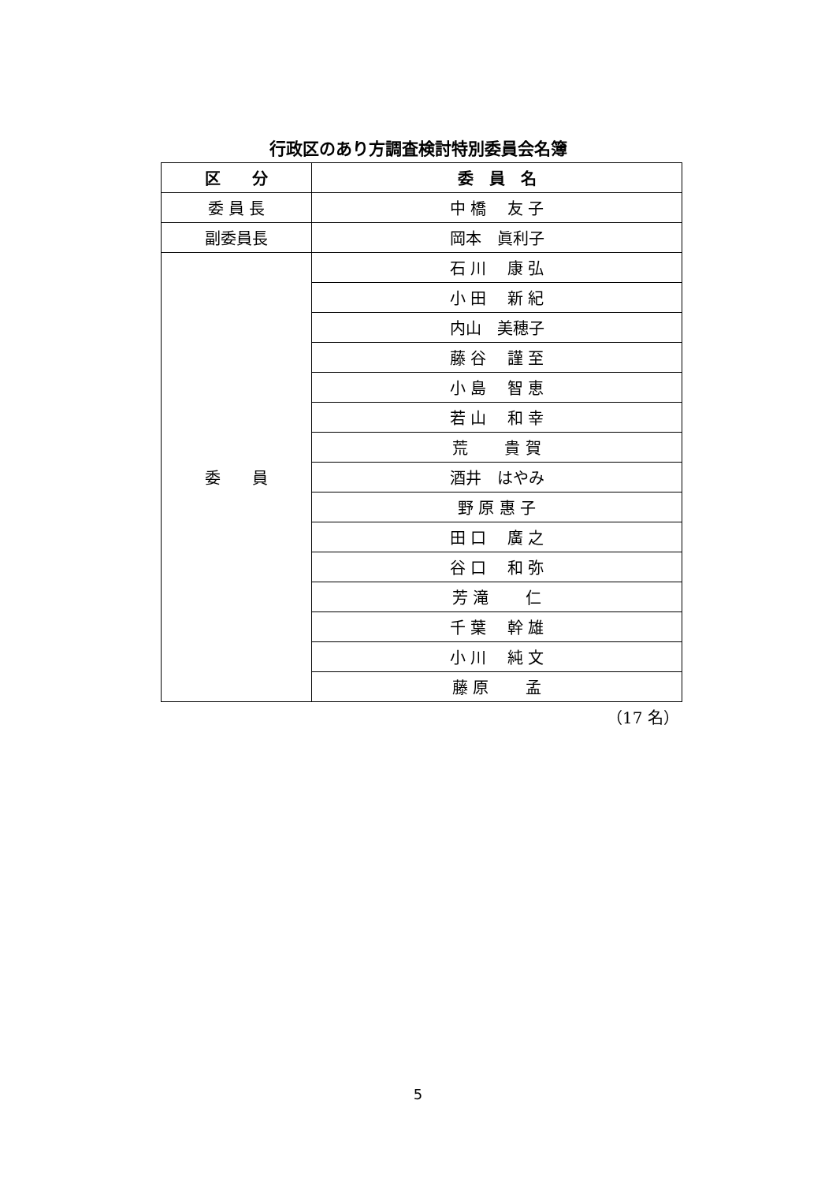行政区のあり方調査検討特別委員会名簿
| 区 分 | 委 員 名 |
| --- | --- |
| 委 員 長 | 中 橋 友 子 |
| 副委員長 | 岡本 眞利子 |
| 委 員 | 石 川 康 弘 |
| | 小 田 新 紀 |
| | 内山 美穂子 |
| | 藤 谷 謹 至 |
| | 小 島 智 恵 |
| | 若 山 和 幸 |
| | 荒 貴 賀 |
| | 酒井 はやみ |
| | 野 原 惠 子 |
| | 田 口 廣 之 |
| | 谷 口 和 弥 |
| | 芳 滝 仁 |
| | 千 葉 幹 雄 |
| | 小 川 純 文 |
| | 藤 原 孟 |
（17 名）
5